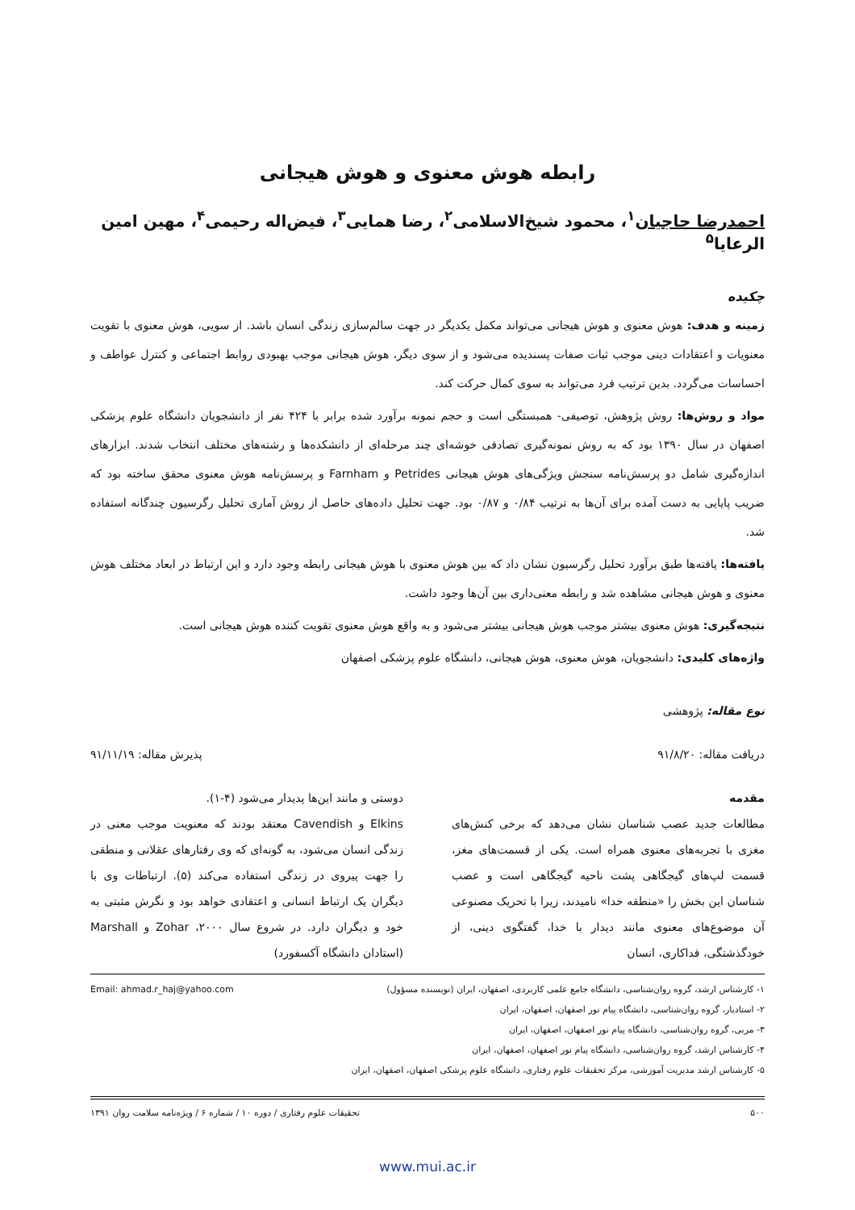رابطه هوش معنوی و هوش هیجانی
احمدرضا حاجیان<sup>۱</sup>، محمود شیخ‌الاسلامی<sup>۲</sup>، رضا همایی<sup>۳</sup>، فیض‌اله رحیمی<sup>۴</sup>، مهین امین الرعایا<sup>۵</sup>
چکیده
زمینه و هدف: هوش معنوی و هوش هیجانی می‌تواند مکمل یکدیگر در جهت سالم‌سازی زندگی انسان باشد. از سویی، هوش معنوی با تقویت معنویات و اعتقادات دینی موجب ثبات صفات پسندیده می‌شود و از سوی دیگر، هوش هیجانی موجب بهبودی روابط اجتماعی و کنترل عواطف و احساسات می‌گردد. بدین ترتیب فرد می‌تواند به سوی کمال حرکت کند.
مواد و روش‌ها: روش پژوهش، توصیفی- همبستگی است و حجم نمونه برآورد شده برابر با ۴۲۴ نفر از دانشجویان دانشگاه علوم پزشکی اصفهان در سال ۱۳۹۰ بود که به روش نمونه‌گیری تصادفی خوشه‌ای چند مرحله‌ای از دانشکده‌ها و رشته‌های مختلف انتخاب شدند. ابزارهای اندازه‌گیری شامل دو پرسش‌نامه سنجش ویژگی‌های هوش هیجانی Petrides و Farnham و پرسش‌نامه هوش معنوی محقق ساخته بود که ضریب پایایی به دست آمده برای آن‌ها به ترتیب ۰/۸۴ و ۰/۸۷ بود. جهت تحلیل داده‌های حاصل از روش آماری تحلیل رگرسیون چندگانه استفاده شد.
یافته‌ها: یافته‌ها طبق برآورد تحلیل رگرسیون نشان داد که بین هوش معنوی با هوش هیجانی رابطه وجود دارد و این ارتباط در ابعاد مختلف هوش معنوی و هوش هیجانی مشاهده شد و رابطه معنی‌داری بین آن‌ها وجود داشت.
نتیجه‌گیری: هوش معنوی بیشتر موجب هوش هیجانی بیشتر می‌شود و به واقع هوش معنوی تقویت کننده هوش هیجانی است.
واژه‌های کلیدی: دانشجویان، هوش معنوی، هوش هیجانی، دانشگاه علوم پزشکی اصفهان
نوع مقاله: پژوهشی
دریافت مقاله: ۹۱/۸/۲۰ پذیرش مقاله: ۹۱/۱۱/۱۹
مقدمه
مطالعات جدید عصب شناسان نشان می‌دهد که برخی کنش‌های مغزی با تجربه‌های معنوی همراه است. یکی از قسمت‌های مغز، قسمت لپ‌های گیجگاهی پشت ناحیه گیجگاهی است و عصب شناسان این بخش را «منطقه خدا» نامیدند، زیرا با تحریک مصنوعی آن موضوع‌های معنوی مانند دیدار با خدا، گفتگوی دینی، از خودگذشتگی، فداکاری، انسان
دوستی و مانند این‌ها پدیدار می‌شود (۴-۱).
Elkins و Cavendish معتقد بودند که معنویت موجب معنی در زندگی انسان می‌شود، به گونه‌ای که وی رفتارهای عقلانی و منطقی را جهت پیروی در زندگی استفاده می‌کند (۵). ارتباطات وی با دیگران یک ارتباط انسانی و اعتقادی خواهد بود و نگرش مثبتی به خود و دیگران دارد. در شروع سال ۲۰۰۰، Zohar و Marshall (استادان دانشگاه آکسفورد)
۱- کارشناس ارشد، گروه روان‌شناسی، دانشگاه جامع علمی کاربردی، اصفهان، ایران (نویسنده مسؤول) Email: ahmad.r_haj@yahoo.com
۲- استادیار، گروه روان‌شناسی، دانشگاه پیام نور اصفهان، اصفهان، ایران
۳- مربی، گروه روان‌شناسی، دانشگاه پیام نور اصفهان، اصفهان، ایران
۴- کارشناس ارشد، گروه روان‌شناسی، دانشگاه پیام نور اصفهان، اصفهان، ایران
۵- کارشناس ارشد مدیریت آموزشی، مرکز تحقیقات علوم رفتاری، دانشگاه علوم پزشکی اصفهان، اصفهان، ایران
۵۰۰ تحقیقات علوم رفتاری / دوره ۱۰ / شماره ۶ / ویژه‌نامه سلامت روان ۱۳۹۱
www.mui.ac.ir